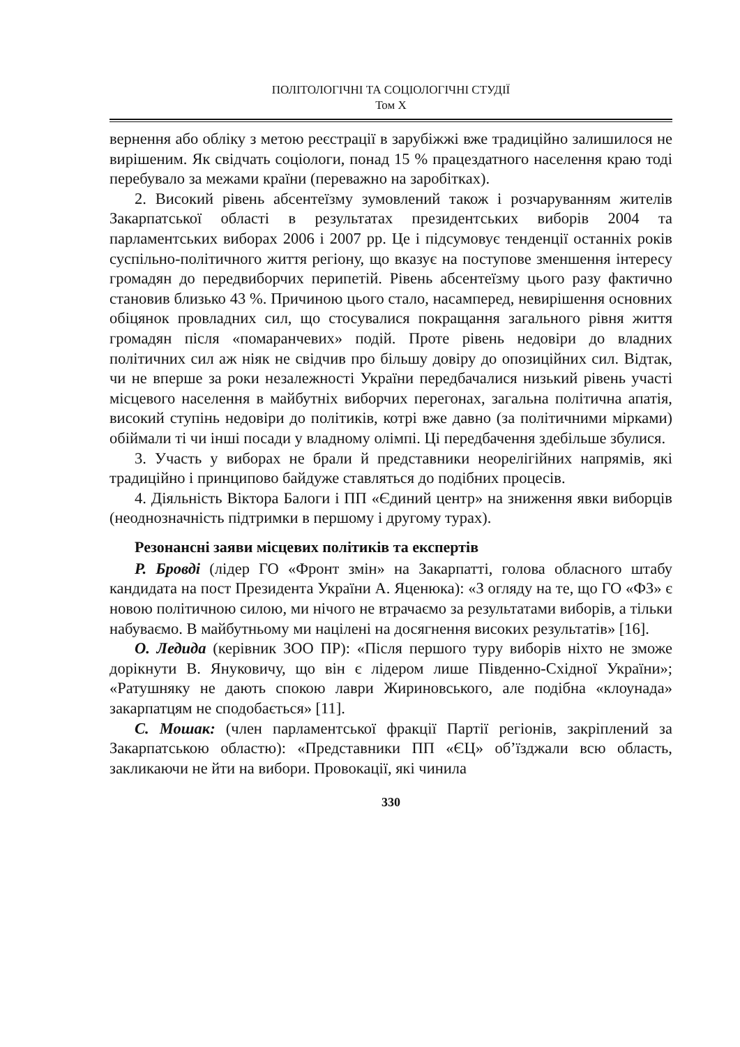ПОЛІТОЛОГІЧНІ ТА СОЦІОЛОГІЧНІ СТУДІЇ
Том X
вернення або обліку з метою реєстрації в зарубіжжі вже традиційно залишилося не вирішеним. Як свідчать соціологи, понад 15 % працездатного населення краю тоді перебувало за межами країни (переважно на заробітках).
2. Високий рівень абсентеїзму зумовлений також і розчаруванням жителів Закарпатської області в результатах президентських виборів 2004 та парламентських виборах 2006 і 2007 рр. Це і підсумовує тенденції останніх років суспільно-політичного життя регіону, що вказує на поступове зменшення інтересу громадян до передвиборчих перипетій. Рівень абсентеїзму цього разу фактично становив близько 43 %. Причиною цього стало, насамперед, невирішення основних обіцянок провладних сил, що стосувалися покращання загального рівня життя громадян після «помаранчевих» подій. Проте рівень недовіри до владних політичних сил аж ніяк не свідчив про більшу довіру до опозиційних сил. Відтак, чи не вперше за роки незалежності України передбачалися низький рівень участі місцевого населення в майбутніх виборчих перегонах, загальна політична апатія, високий ступінь недовіри до політиків, котрі вже давно (за політичними мірками) обіймали ті чи інші посади у владному олімпі. Ці передбачення здебільше збулися.
3. Участь у виборах не брали й представники неорелігійних напрямів, які традиційно і принципово байдуже ставляться до подібних процесів.
4. Діяльність Віктора Балоги і ПП «Єдиний центр» на зниження явки виборців (неоднозначність підтримки в першому і другому турах).
Резонансні заяви місцевих політиків та експертів
Р. Бровді (лідер ГО «Фронт змін» на Закарпатті, голова обласного штабу кандидата на пост Президента України А. Яценюка): «З огляду на те, що ГО «ФЗ» є новою політичною силою, ми нічого не втрачаємо за результатами виборів, а тільки набуваємо. В майбутньому ми націлені на досягнення високих результатів» [16].
О. Ледида (керівник ЗОО ПР): «Після першого туру виборів ніхто не зможе дорікнути В. Януковичу, що він є лідером лише Південно-Східної України»; «Ратушняку не дають спокою лаври Жириновського, але подібна «клоунада» закарпатцям не сподобається» [11].
С. Мошак: (член парламентської фракції Партії регіонів, закріплений за Закарпатською областю): «Представники ПП «ЄЦ» об’їзджали всю область, закликаючи не йти на вибори. Провокації, які чинила
330